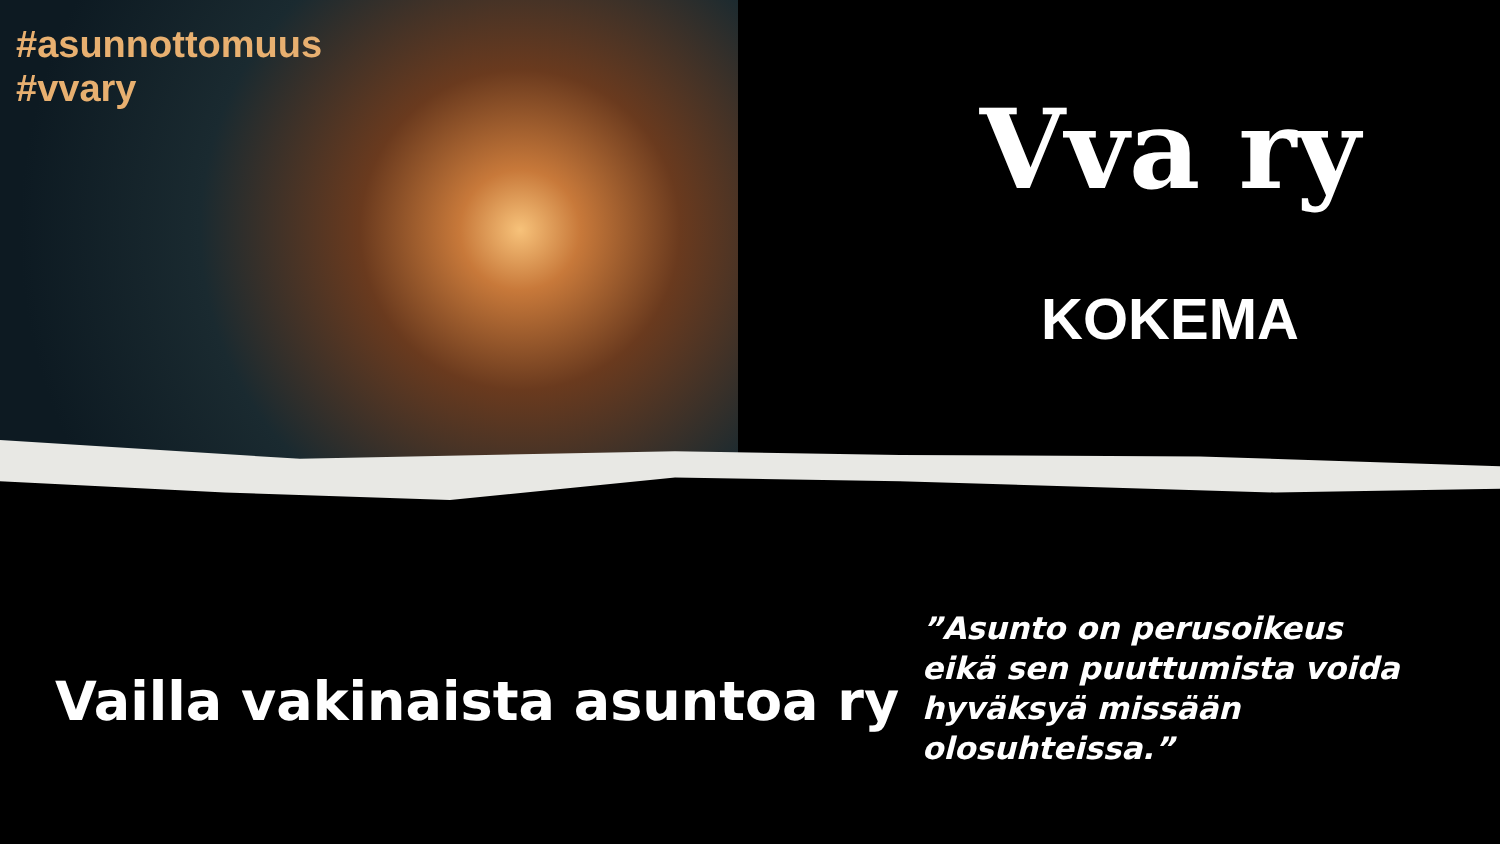#asunnottomuus
#vvary
Vva ry
KOKEMA
Vailla vakinaista asuntoa ry
”Asunto on perusoikeus
eikä sen puuttumista voida
hyväksyä missään olosuhteissa.”